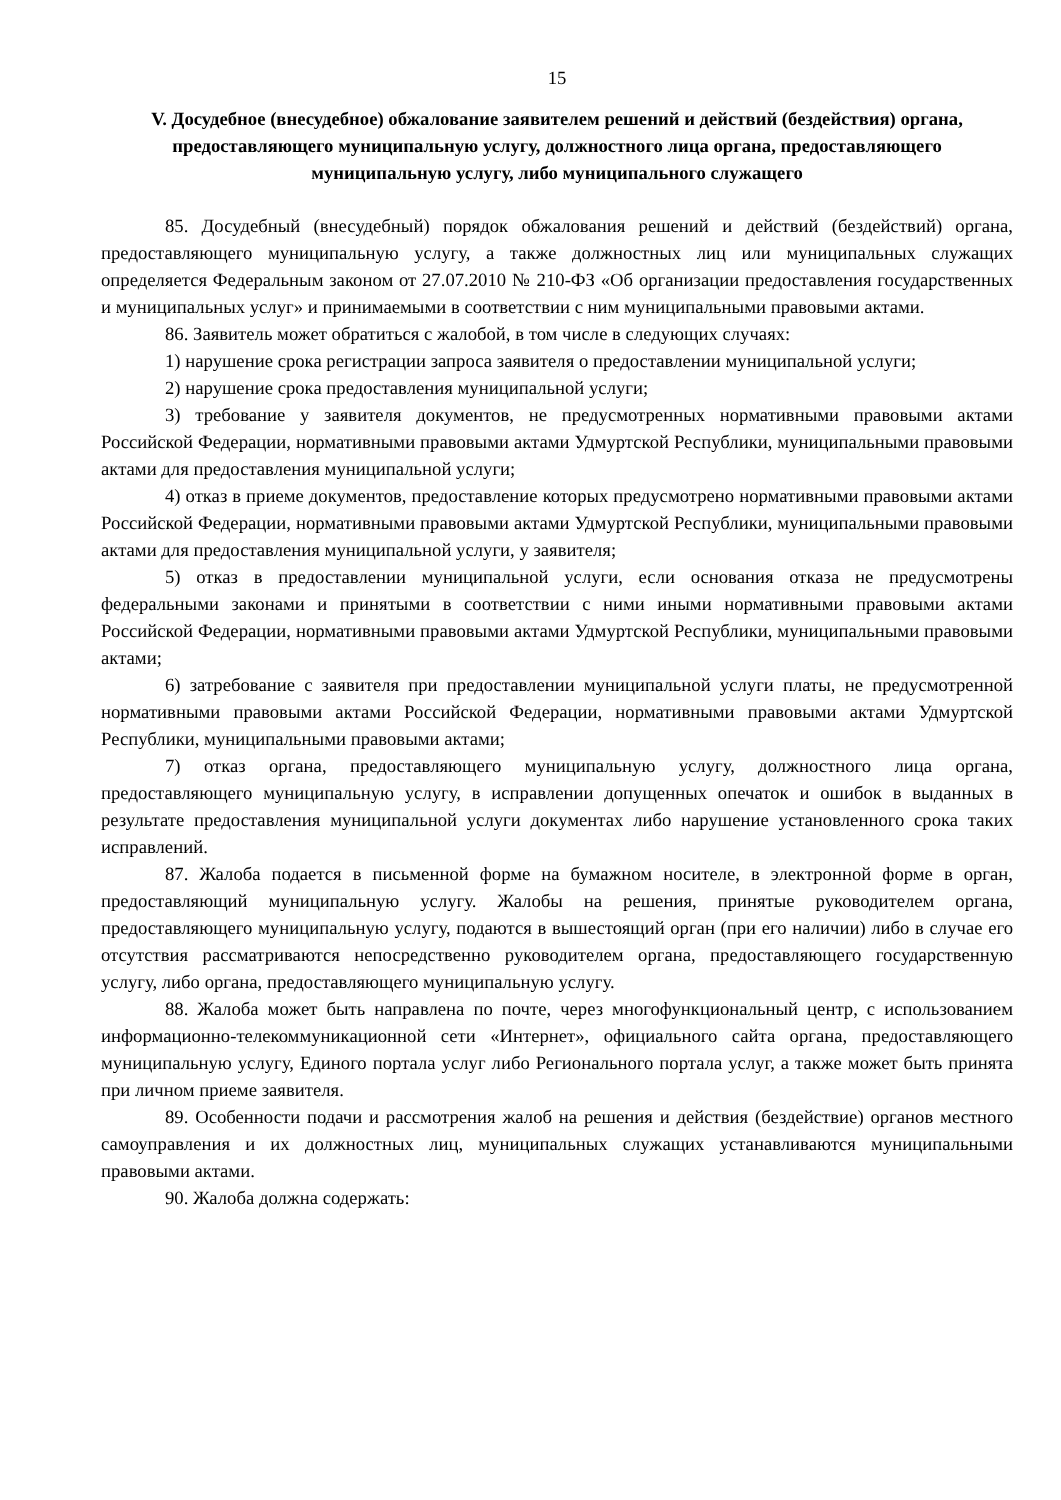15
V. Досудебное (внесудебное) обжалование заявителем решений и действий (бездействия) органа, предоставляющего муниципальную услугу, должностного лица органа, предоставляющего муниципальную услугу, либо муниципального служащего
85. Досудебный (внесудебный) порядок обжалования решений и действий (бездействий) органа, предоставляющего муниципальную услугу, а также должностных лиц или муниципальных служащих определяется Федеральным законом от 27.07.2010 № 210-ФЗ «Об организации предоставления государственных и муниципальных услуг» и принимаемыми в соответствии с ним муниципальными правовыми актами.
86. Заявитель может обратиться с жалобой, в том числе в следующих случаях:
1) нарушение срока регистрации запроса заявителя о предоставлении муниципальной услуги;
2) нарушение срока предоставления муниципальной услуги;
3) требование у заявителя документов, не предусмотренных нормативными правовыми актами Российской Федерации, нормативными правовыми актами Удмуртской Республики, муниципальными правовыми актами для предоставления муниципальной услуги;
4) отказ в приеме документов, предоставление которых предусмотрено нормативными правовыми актами Российской Федерации, нормативными правовыми актами Удмуртской Республики, муниципальными правовыми актами для предоставления муниципальной услуги, у заявителя;
5) отказ в предоставлении муниципальной услуги, если основания отказа не предусмотрены федеральными законами и принятыми в соответствии с ними иными нормативными правовыми актами Российской Федерации, нормативными правовыми актами Удмуртской Республики, муниципальными правовыми актами;
6) затребование с заявителя при предоставлении муниципальной услуги платы, не предусмотренной нормативными правовыми актами Российской Федерации, нормативными правовыми актами Удмуртской Республики, муниципальными правовыми актами;
7) отказ органа, предоставляющего муниципальную услугу, должностного лица органа, предоставляющего муниципальную услугу, в исправлении допущенных опечаток и ошибок в выданных в результате предоставления муниципальной услуги документах либо нарушение установленного срока таких исправлений.
87. Жалоба подается в письменной форме на бумажном носителе, в электронной форме в орган, предоставляющий муниципальную услугу. Жалобы на решения, принятые руководителем органа, предоставляющего муниципальную услугу, подаются в вышестоящий орган (при его наличии) либо в случае его отсутствия рассматриваются непосредственно руководителем органа, предоставляющего государственную услугу, либо органа, предоставляющего муниципальную услугу.
88. Жалоба может быть направлена по почте, через многофункциональный центр, с использованием информационно-телекоммуникационной сети «Интернет», официального сайта органа, предоставляющего муниципальную услугу, Единого портала услуг либо Регионального портала услуг, а также может быть принята при личном приеме заявителя.
89. Особенности подачи и рассмотрения жалоб на решения и действия (бездействие) органов местного самоуправления и их должностных лиц, муниципальных служащих устанавливаются муниципальными правовыми актами.
90. Жалоба должна содержать: